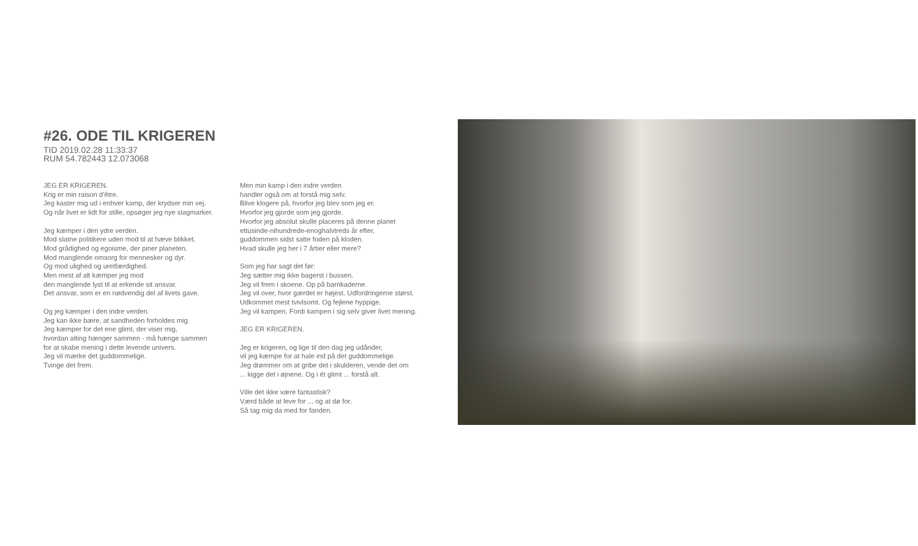#26. ODE TIL KRIGEREN
TID 2019.02.28 11:33:37
RUM 54.782443 12.073068
JEG ER KRIGEREN.
Krig er min raison d’être.
Jeg kaster mig ud i enhver kamp, der krydser min vej.
Og når livet er lidt for stille, opsøger jeg nye slagmarker.
Jeg kæmper i den ydre verden.
Mod slatne politikere uden mod til at hæve blikket.
Mod grådighed og egoisme, der piner planeten.
Mod manglende omsorg for mennesker og dyr.
Og mod ulighed og uretfærdighed.
Men mest af alt kæmper jeg mod
den manglende lyst til at erkende sit ansvar.
Det ansvar, som er en nødvendig del af livets gave.
Og jeg kæmper i den indre verden.
Jeg kan ikke bære, at sandheden forholdes mig.
Jeg kæmper for det ene glimt, der viser mig,
hvordan alting hænger sammen - må hænge sammen
for at skabe mening i dette levende univers.
Jeg vil mærke det guddommelige.
Tvinge det frem.
Men min kamp i den indre verden
handler også om at forstå mig selv.
Blive klogere på, hvorfor jeg blev som jeg er.
Hvorfor jeg gjorde som jeg gjorde.
Hvorfor jeg absolut skulle placeres på denne planet
ettusinde-nihundrede-enoghalvtreds år efter,
guddommen sidst satte foden på kloden.
Hvad skulle jeg her i 7 årtier eller mere?
Som jeg har sagt det før:
Jeg sætter mig ikke bagerst i bussen.
Jeg vil frem i skoene. Op på barrikaderne.
Jeg vil over, hvor gærdet er højest. Udfordringerne størst.
Udkommet mest tvivlsomt. Og fejlene hyppige.
Jeg vil kampen. Fordi kampen i sig selv giver livet mening.
JEG ER KRIGEREN.
Jeg er krigeren, og lige til den dag jeg udånder,
vil jeg kæmpe for at hale ind på det guddommelige.
Jeg drømmer om at gribe det i skulderen, vende det om
... kigge det i øjnene. Og i ét glimt ... forstå alt.
Ville det ikke være fantastisk?
Værd både at leve for ... og at dø for.
Så tag mig da med for fanden.